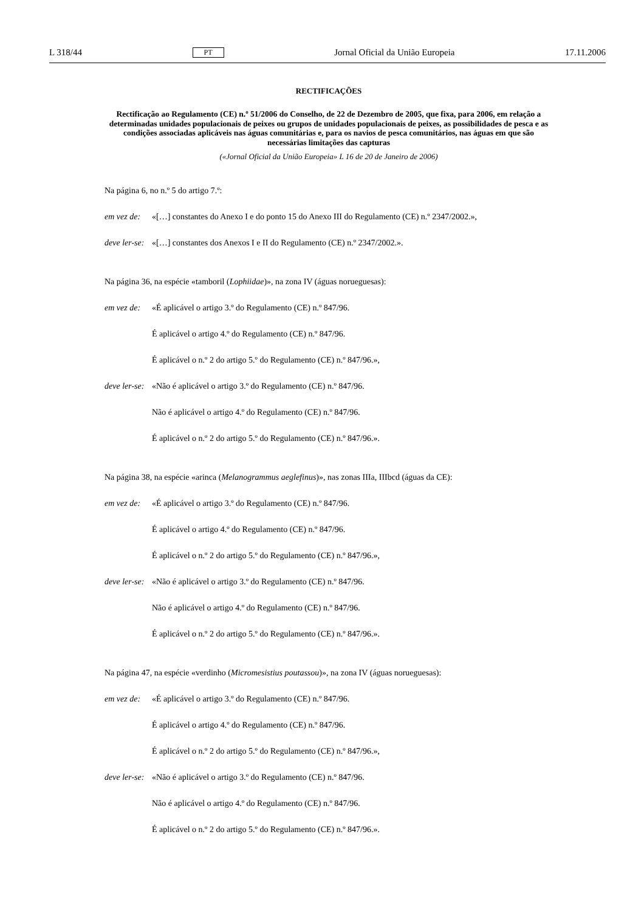L 318/44 PT Jornal Oficial da União Europeia 17.11.2006
RECTIFICAÇÕES
Rectificação ao Regulamento (CE) n.º 51/2006 do Conselho, de 22 de Dezembro de 2005, que fixa, para 2006, em relação a determinadas unidades populacionais de peixes ou grupos de unidades populacionais de peixes, as possibilidades de pesca e as condições associadas aplicáveis nas águas comunitárias e, para os navios de pesca comunitários, nas águas em que são necessárias limitações das capturas
(«Jornal Oficial da União Europeia» L 16 de 20 de Janeiro de 2006)
Na página 6, no n.º 5 do artigo 7.º:
em vez de: «[…] constantes do Anexo I e do ponto 15 do Anexo III do Regulamento (CE) n.º 2347/2002.»,
deve ler-se: «[…] constantes dos Anexos I e II do Regulamento (CE) n.º 2347/2002.».
Na página 36, na espécie «tamboril (Lophiidae)», na zona IV (águas norueguesas):
em vez de: «É aplicável o artigo 3.º do Regulamento (CE) n.º 847/96.
É aplicável o artigo 4.º do Regulamento (CE) n.º 847/96.
É aplicável o n.º 2 do artigo 5.º do Regulamento (CE) n.º 847/96.»,
deve ler-se: «Não é aplicável o artigo 3.º do Regulamento (CE) n.º 847/96.
Não é aplicável o artigo 4.º do Regulamento (CE) n.º 847/96.
É aplicável o n.º 2 do artigo 5.º do Regulamento (CE) n.º 847/96.».
Na página 38, na espécie «arinca (Melanogrammus aeglefinus)», nas zonas IIIa, IIIbcd (águas da CE):
em vez de: «É aplicável o artigo 3.º do Regulamento (CE) n.º 847/96.
É aplicável o artigo 4.º do Regulamento (CE) n.º 847/96.
É aplicável o n.º 2 do artigo 5.º do Regulamento (CE) n.º 847/96.»,
deve ler-se: «Não é aplicável o artigo 3.º do Regulamento (CE) n.º 847/96.
Não é aplicável o artigo 4.º do Regulamento (CE) n.º 847/96.
É aplicável o n.º 2 do artigo 5.º do Regulamento (CE) n.º 847/96.».
Na página 47, na espécie «verdinho (Micromesistius poutassou)», na zona IV (águas norueguesas):
em vez de: «É aplicável o artigo 3.º do Regulamento (CE) n.º 847/96.
É aplicável o artigo 4.º do Regulamento (CE) n.º 847/96.
É aplicável o n.º 2 do artigo 5.º do Regulamento (CE) n.º 847/96.»,
deve ler-se: «Não é aplicável o artigo 3.º do Regulamento (CE) n.º 847/96.
Não é aplicável o artigo 4.º do Regulamento (CE) n.º 847/96.
É aplicável o n.º 2 do artigo 5.º do Regulamento (CE) n.º 847/96.».